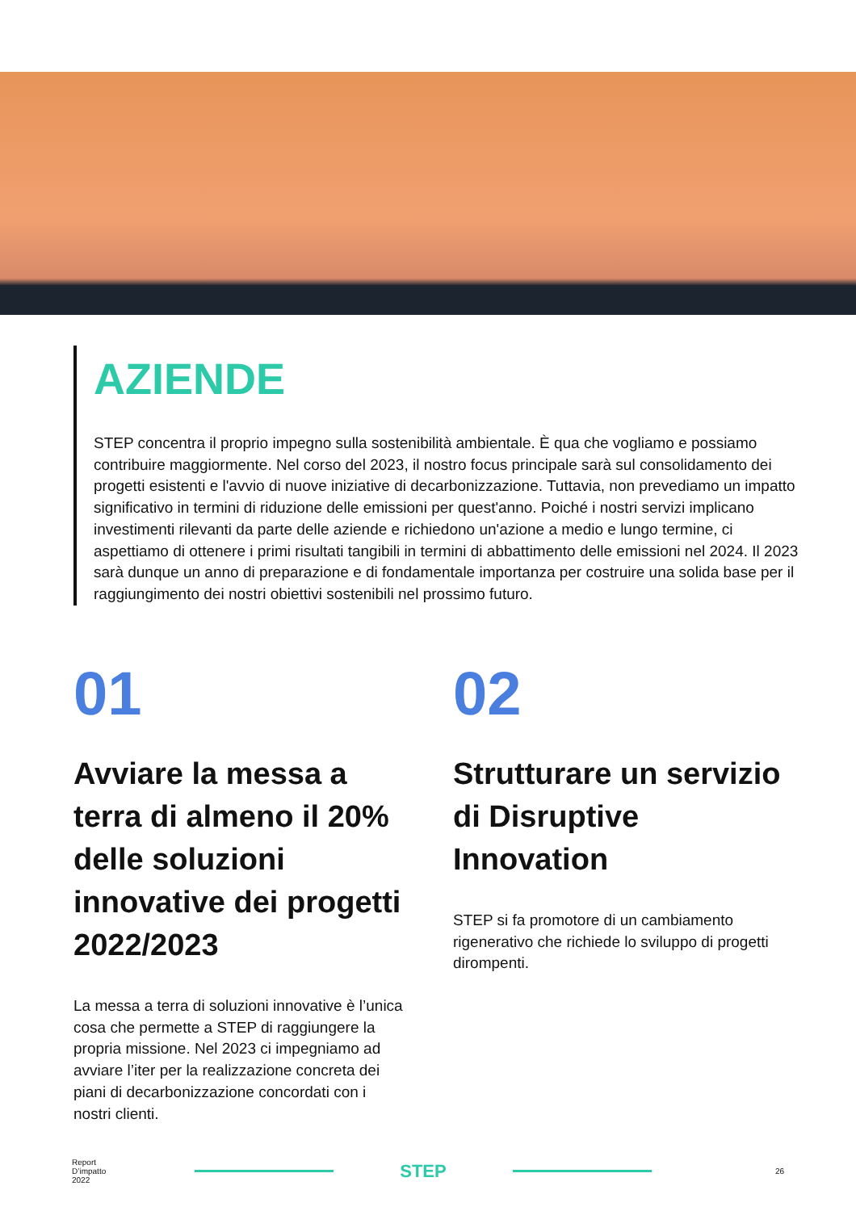AZIENDE
STEP concentra il proprio impegno sulla sostenibilità ambientale. È qua che vogliamo e possiamo contribuire maggiormente. Nel corso del 2023, il nostro focus principale sarà sul consolidamento dei progetti esistenti e l'avvio di nuove iniziative di decarbonizzazione. Tuttavia, non prevediamo un impatto significativo in termini di riduzione delle emissioni per quest'anno. Poiché i nostri servizi implicano investimenti rilevanti da parte delle aziende e richiedono un'azione a medio e lungo termine, ci aspettiamo di ottenere i primi risultati tangibili in termini di abbattimento delle emissioni nel 2024. Il 2023 sarà dunque un anno di preparazione e di fondamentale importanza per costruire una solida base per il raggiungimento dei nostri obiettivi sostenibili nel prossimo futuro.
01
Avviare la messa a terra di almeno il 20% delle soluzioni innovative dei progetti 2022/2023
La messa a terra di soluzioni innovative è l’unica cosa che permette a STEP di raggiungere la propria missione. Nel 2023 ci impegniamo ad avviare l’iter per la realizzazione concreta dei piani di decarbonizzazione concordati con i nostri clienti.
02
Strutturare un servizio di Disruptive Innovation
STEP si fa promotore di un cambiamento rigenerativo che richiede lo sviluppo di progetti dirompenti.
Report
D’impatto
2022
STEP
26